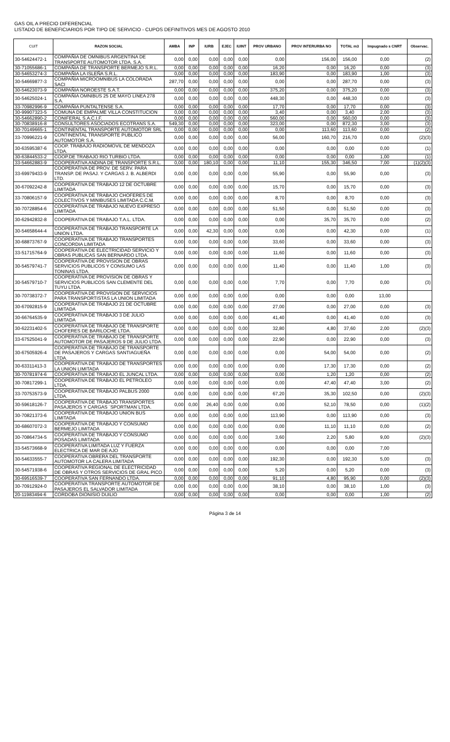GAS OIL A PRECIO DIFERENCIAL
LISTADO DE BENEFICIARIOS POR TIPO DE SERVICIO - CUPOS DEFINITIVOS MES DE AGOSTO 2010
| CUIT | RAZON SOCIAL | AMBA | INP | IURB | EJEC | IUINT | PROV URBANO | PROV INTERURBA NO | TOTAL m3 | Impugnado s CNRT | Observac. |
| --- | --- | --- | --- | --- | --- | --- | --- | --- | --- | --- | --- |
| 30-54624472-1 | COMPAÑIA DE OMNIBUS ARGENTINA DE TRANSPORTE AUTOMOTOR LTDA. S.A. | 0,00 | 0,00 | 0,00 | 0,00 | 0,00 | 0,00 | 156,00 | 156,00 | 0,00 | (2) |
| 30-71055686-1 | COMPAÑIA DE TRANSPORTE BERMEJO S.R.L. | 0,00 | 0,00 | 0,00 | 0,00 | 0,00 | 16,20 | 0,00 | 16,20 | 0,00 | (3) |
| 30-54653274-3 | COMPAÑIA LA ISLEÑA S.R.L. | 0,00 | 0,00 | 0,00 | 0,00 | 0,00 | 183,90 | 0,00 | 183,90 | 1,00 | (3) |
| 30-54669877-3 | COMPAÑIA MICROOMNIBUS LA COLORADA SACI | 287,70 | 0,00 | 0,00 | 0,00 | 0,00 | 0,00 | 0,00 | 287,70 | 0,00 | (3) |
| 30-54623073-9 | COMPAÑIA NOROESTE S.A.T. | 0,00 | 0,00 | 0,00 | 0,00 | 0,00 | 375,20 | 0,00 | 375,20 | 0,00 | (3) |
| 30-54625024-1 | COMPAÑIA OMNIBUS 25 DE MAYO LINEA 278 S.A. | 0,00 | 0,00 | 0,00 | 0,00 | 0,00 | 448,30 | 0,00 | 448,30 | 0,00 | (3) |
| 33-70982996-9 | COMPAÑIA PUNTALTENSE S.A. | 0,00 | 0,00 | 0,00 | 0,00 | 0,00 | 17,70 | 0,00 | 17,70 | 0,00 | (3) |
| 30-99907323-5 | COMUNA DE EMPALME VILLA CONSTITUCION | 0,00 | 0,00 | 0,00 | 0,00 | 0,00 | 3,40 | 0,00 | 3,40 | 2,00 | (3) |
| 30-54662890-2 | CONIFERAL S.A.C.I.F. | 0,00 | 0,00 | 0,00 | 0,00 | 0,00 | 560,00 | 0,00 | 560,00 | 0,00 | (3) |
| 30-70838916-8 | CONSULTORES ASOCIADOS ECOTRANS S.A. | 549,30 | 0,00 | 0,00 | 0,00 | 0,00 | 323,00 | 0,00 | 872,30 | 3,00 | (3) |
| 30-70149665-1 | CONTINENTAL TRANSPORTE AUTOMOTOR SRL | 0,00 | 0,00 | 0,00 | 0,00 | 0,00 | 0,00 | 113,60 | 113,60 | 0,00 | (2) |
| 33-70996221-9 | CONTINENTAL TRANSPORTE PUBLICO AUTOMOTOR S.A. | 0,00 | 0,00 | 0,00 | 0,00 | 0,00 | 56,00 | 160,70 | 216,70 | 0,00 | (2)(3) |
| 30-63595387-6 | COOP. TRABAJO RADIOMOVIL DE MENDOZA LTDA. | 0,00 | 0,00 | 0,00 | 0,00 | 0,00 | 0,00 | 0,00 | 0,00 | 0,00 | (1) |
| 30-63844533-2 | COOP.DE TRABAJO RIO TURBIO LTDA. | 0,00 | 0,00 | 0,00 | 0,00 | 0,00 | 0,00 | 0,00 | 0,00 | 1,00 | (1) |
| 33-54662883-9 | COOPERATIVA ANDINA DE TRANSPORTE S.R.L. | 0,00 | 0,00 | 180,10 | 0,00 | 0,00 | 11,10 | 155,30 | 346,50 | 7,00 | (1)(2)(3) |
| 33-69979433-9 | COOPERATIVA DE PROV. DE SERV. PARA TRANSP. DE PASAJ. Y CARGAS J. B. ALBERDI LTD. | 0,00 | 0,00 | 0,00 | 0,00 | 0,00 | 55,90 | 0,00 | 55,90 | 0,00 | (3) |
| 30-67092242-8 | COOPERATIVA DE TRABAJO 12 DE OCTUBRE LIMITADA | 0,00 | 0,00 | 0,00 | 0,00 | 0,00 | 15,70 | 0,00 | 15,70 | 0,00 | (3) |
| 33-70806157-9 | COOPERATIVA DE TRABAJO CHOFERES DE COLECTIVOS Y MINIBUSES LIMITADA C.C.M. | 0,00 | 0,00 | 0,00 | 0,00 | 0,00 | 8,70 | 0,00 | 8,70 | 0,00 | (3) |
| 30-70728854-6 | COOPERATIVA DE TRABAJO NUEVO EXPRESO LIMITADA | 0,00 | 0,00 | 0,00 | 0,00 | 0,00 | 51,50 | 0,00 | 51,50 | 0,00 | (3) |
| 30-62942832-8 | COOPERATIVA DE TRABAJO T.A.L. LTDA. | 0,00 | 0,00 | 0,00 | 0,00 | 0,00 | 0,00 | 35,70 | 35,70 | 0,00 | (2) |
| 30-54658644-4 | COOPERATIVA DE TRABAJO TRANSPORTE LA UNION LTDA. | 0,00 | 0,00 | 42,30 | 0,00 | 0,00 | 0,00 | 0,00 | 42,30 | 0,00 | (1) |
| 30-68873767-9 | COOPERATIVA DE TRABAJO TRANSPORTES CONCORDIA LIMITADA | 0,00 | 0,00 | 0,00 | 0,00 | 0,00 | 33,60 | 0,00 | 33,60 | 0,00 | (3) |
| 33-51715764-9 | COOPERATIVA DE ELECTRICIDAD SERVICIO Y OBRAS PUBLICAS SAN BERNARDO LTDA. | 0,00 | 0,00 | 0,00 | 0,00 | 0,00 | 11,60 | 0,00 | 11,60 | 0,00 | (3) |
| 30-54579741-7 | COOPERATIVA DE PROVISION DE OBRAS SERVICIOS PUBLICOS Y CONSUMO LAS TONINAS LTDA. | 0,00 | 0,00 | 0,00 | 0,00 | 0,00 | 11,40 | 0,00 | 11,40 | 1,00 | (3) |
| 30-54579710-7 | COOPERATIVA DE PROVISION DE OBRAS Y SERVICIOS PUBLICOS SAN CLEMENTE DEL TUYU LTDA. | 0,00 | 0,00 | 0,00 | 0,00 | 0,00 | 7,70 | 0,00 | 7,70 | 0,00 | (3) |
| 30-70738372-7 | COOPERATIVA DE PROVISION DE SERVICIOS PARA TRANSPORTISTAS LA UNION LIMITADA | 0,00 | 0,00 | 0,00 | 0,00 | 0,00 | 0,00 | 0,00 | 0,00 | 13,00 | |
| 30-67092815-9 | COOPERATIVA DE TRABAJO 21 DE OCTUBRE LIMITADA | 0,00 | 0,00 | 0,00 | 0,00 | 0,00 | 27,00 | 0,00 | 27,00 | 0,00 | (3) |
| 30-66764535-9 | COOPERATIVA DE TRABAJO 3 DE JULIO LIMITADA | 0,00 | 0,00 | 0,00 | 0,00 | 0,00 | 41,40 | 0,00 | 41,40 | 0,00 | (3) |
| 30-62231402-5 | COOPERATIVA DE TRABAJO DE TRANSPORTE CHOFERES DE BARILOCHE LTDA. | 0,00 | 0,00 | 0,00 | 0,00 | 0,00 | 32,80 | 4,80 | 37,60 | 2,00 | (2)(3) |
| 33-67525041-9 | COOPERATIVA DE TRABAJO DE TRANSPORTE AUTOMOTOR DE PASAJEROS 9 DE JULIO LTDA. | 0,00 | 0,00 | 0,00 | 0,00 | 0,00 | 22,90 | 0,00 | 22,90 | 0,00 | (3) |
| 30-67505926-4 | COOPERATIVA DE TRABAJO DE TRANSPORTE DE PASAJEROS Y CARGAS SANTIAGUEÑA LTDA. | 0,00 | 0,00 | 0,00 | 0,00 | 0,00 | 0,00 | 54,00 | 54,00 | 0,00 | (2) |
| 30-63311413-3 | COOPERATIVA DE TRABAJO DE TRANSPORTES LA UNION LIMITADA | 0,00 | 0,00 | 0,00 | 0,00 | 0,00 | 0,00 | 17,30 | 17,30 | 0,00 | (2) |
| 30-70781974-6 | COOPERATIVA DE TRABAJO EL JUNCAL LTDA. | 0,00 | 0,00 | 0,00 | 0,00 | 0,00 | 0,00 | 1,20 | 1,20 | 0,00 | (2) |
| 30-70817299-1 | COOPERATIVA DE TRABAJO EL PETROLEO LTDA. | 0,00 | 0,00 | 0,00 | 0,00 | 0,00 | 0,00 | 47,40 | 47,40 | 3,00 | (2) |
| 33-70753573-9 | COOPERATIVA DE TRABAJO PALBUS 2000 LTDA. | 0,00 | 0,00 | 0,00 | 0,00 | 0,00 | 67,20 | 35,30 | 102,50 | 0,00 | (2)(3) |
| 30-59618126-7 | COOPERATIVA DE TRABAJO TRANSPORTES PASAJEROS Y CARGAS ¨SPORTMAN¨LTDA. | 0,00 | 0,00 | 26,40 | 0,00 | 0,00 | 0,00 | 52,10 | 78,50 | 0,00 | (1)(2) |
| 30-70821373-6 | COOPERATIVA DE TRABAJO UNION BUS LIMITADA | 0,00 | 0,00 | 0,00 | 0,00 | 0,00 | 113,90 | 0,00 | 113,90 | 0,00 | (3) |
| 30-68607072-3 | COOPERATIVA DE TRABAJO Y CONSUMO BERMEJO LIMITADA | 0,00 | 0,00 | 0,00 | 0,00 | 0,00 | 0,00 | 11,10 | 11,10 | 0,00 | (2) |
| 30-70864734-5 | COOPERATIVA DE TRABAJO Y CONSUMO POSADAS LIMITADA | 0,00 | 0,00 | 0,00 | 0,00 | 0,00 | 3,60 | 2,20 | 5,80 | 9,00 | (2)(3) |
| 33-54573668-9 | COOPERATIVA LIMITADA LUZ Y FUERZA ELECTRICA DE MAR DE AJO | 0,00 | 0,00 | 0,00 | 0,00 | 0,00 | 0,00 | 0,00 | 0,00 | 7,00 | |
| 30-54633555-7 | COOPERATIVA OBRERA DEL TRANSPORTE AUTOMOTOR LA CALERA LIMITADA | 0,00 | 0,00 | 0,00 | 0,00 | 0,00 | 192,30 | 0,00 | 192,30 | 5,00 | (3) |
| 30-54571938-6 | COOPERATIVA REGIONAL DE ELECTRICIDAD DE OBRAS Y OTROS SERVICIOS DE GRAL PICO | 0,00 | 0,00 | 0,00 | 0,00 | 0,00 | 5,20 | 0,00 | 5,20 | 0,00 | (3) |
| 30-69516539-7 | COOPERATIVA SAN FERNANDO LTDA. | 0,00 | 0,00 | 0,00 | 0,00 | 0,00 | 91,10 | 4,80 | 95,90 | 0,00 | (2)(3) |
| 30-70912924-0 | COOPERATIVA TRANSPORTE AUTOMOTOR DE PASAJEROS EL SALVADOR LIMITADA | 0,00 | 0,00 | 0,00 | 0,00 | 0,00 | 38,10 | 0,00 | 38,10 | 1,00 | (3) |
| 20-11983494-6 | CORDOBA DIONISIO DUILIO | 0,00 | 0,00 | 0,00 | 0,00 | 0,00 | 0,00 | 0,00 | 0,00 | 1,00 | (2) |
Página 3 de 14